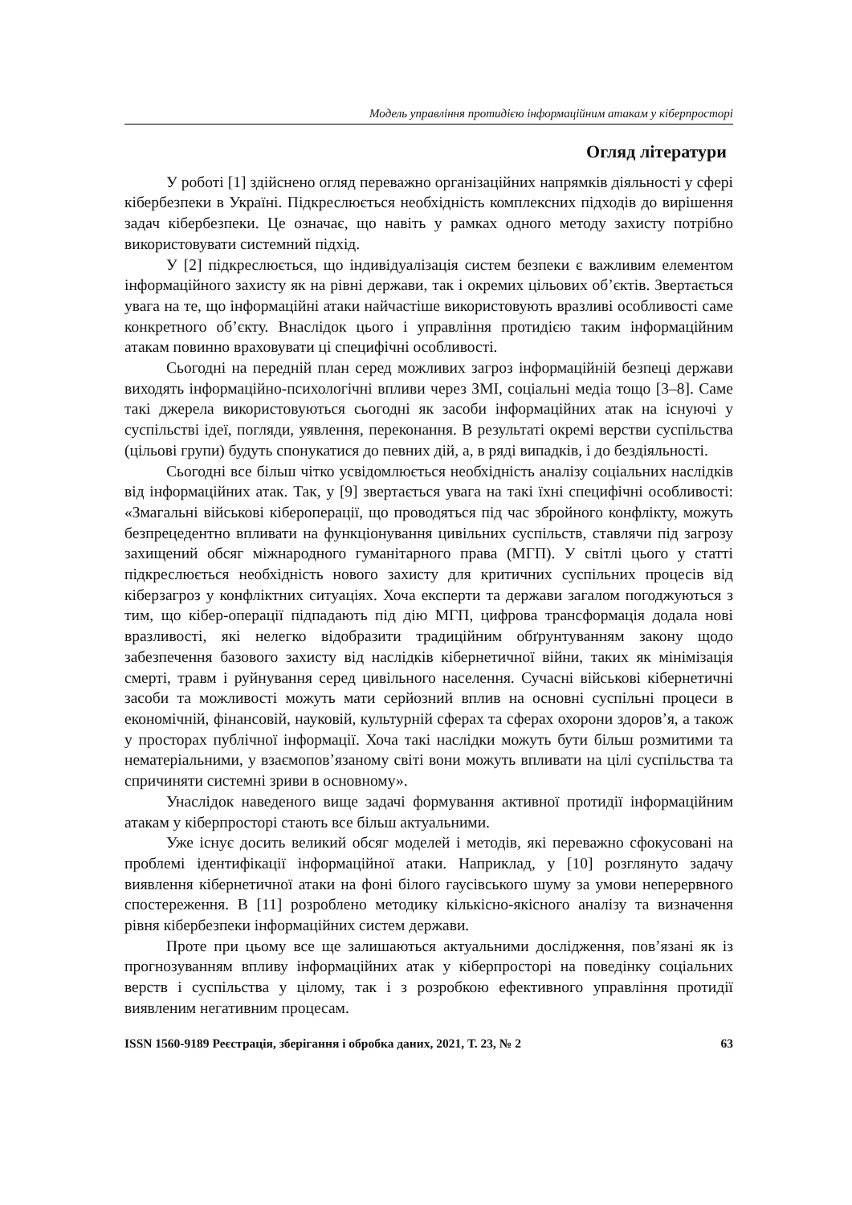Модель управління протидією інформаційним атакам у кіберпросторі
Огляд літератури
У роботі [1] здійснено огляд переважно організаційних напрямків діяльності у сфері кібербезпеки в Україні. Підкреслюється необхідність комплексних підходів до вирішення задач кібербезпеки. Це означає, що навіть у рамках одного методу захисту потрібно використовувати системний підхід.
У [2] підкреслюється, що індивідуалізація систем безпеки є важливим елементом інформаційного захисту як на рівні держави, так і окремих цільових об’єктів. Звертається увага на те, що інформаційні атаки найчастіше використовують вразливі особливості саме конкретного об’єкту. Внаслідок цього і управління протидією таким інформаційним атакам повинно враховувати ці специфічні особливості.
Сьогодні на передній план серед можливих загроз інформаційній безпеці держави виходять інформаційно-психологічні впливи через ЗМІ, соціальні медіа тощо [3–8]. Саме такі джерела використовуються сьогодні як засоби інформаційних атак на існуючі у суспільстві ідеї, погляди, уявлення, переконання. В результаті окремі верстви суспільства (цільові групи) будуть спонукатися до певних дій, а, в ряді випадків, і до бездіяльності.
Сьогодні все більш чітко усвідомлюється необхідність аналізу соціальних наслідків від інформаційних атак. Так, у [9] звертається увага на такі їхні специфічні особливості: «Змагальні військові кібероперації, що проводяться під час збройного конфлікту, можуть безпрецедентно впливати на функціонування цивільних суспільств, ставлячи під загрозу захищений обсяг міжнародного гуманітарного права (МГП). У світлі цього у статті підкреслюється необхідність нового захисту для критичних суспільних процесів від кіберзагроз у конфліктних ситуаціях. Хоча експерти та держави загалом погоджуються з тим, що кібер-операції підпадають під дію МГП, цифрова трансформація додала нові вразливості, які нелегко відобразити традиційним обґрунтуванням закону щодо забезпечення базового захисту від наслідків кібернетичної війни, таких як мінімізація смерті, травм і руйнування серед цивільного населення. Сучасні військові кібернетичні засоби та можливості можуть мати серйозний вплив на основні суспільні процеси в економічній, фінансовій, науковій, культурній сферах та сферах охорони здоров’я, а також у просторах публічної інформації. Хоча такі наслідки можуть бути більш розмитими та нематеріальними, у взаємопов’язаному світі вони можуть впливати на цілі суспільства та спричиняти системні зриви в основному».
Унаслідок наведеного вище задачі формування активної протидії інформаційним атакам у кіберпросторі стають все більш актуальними.
Уже існує досить великий обсяг моделей і методів, які переважно сфокусовані на проблемі ідентифікації інформаційної атаки. Наприклад, у [10] розглянуто задачу виявлення кібернетичної атаки на фоні білого гаусівського шуму за умови неперервного спостереження. В [11] розроблено методику кількісно-якісного аналізу та визначення рівня кібербезпеки інформаційних систем держави.
Проте при цьому все ще залишаються актуальними дослідження, пов’язані як із прогнозуванням впливу інформаційних атак у кіберпросторі на поведінку соціальних верств і суспільства у цілому, так і з розробкою ефективного управління протидії виявленим негативним процесам.
ISSN 1560-9189 Реєстрація, зберігання і обробка даних, 2021, Т. 23, № 2 63